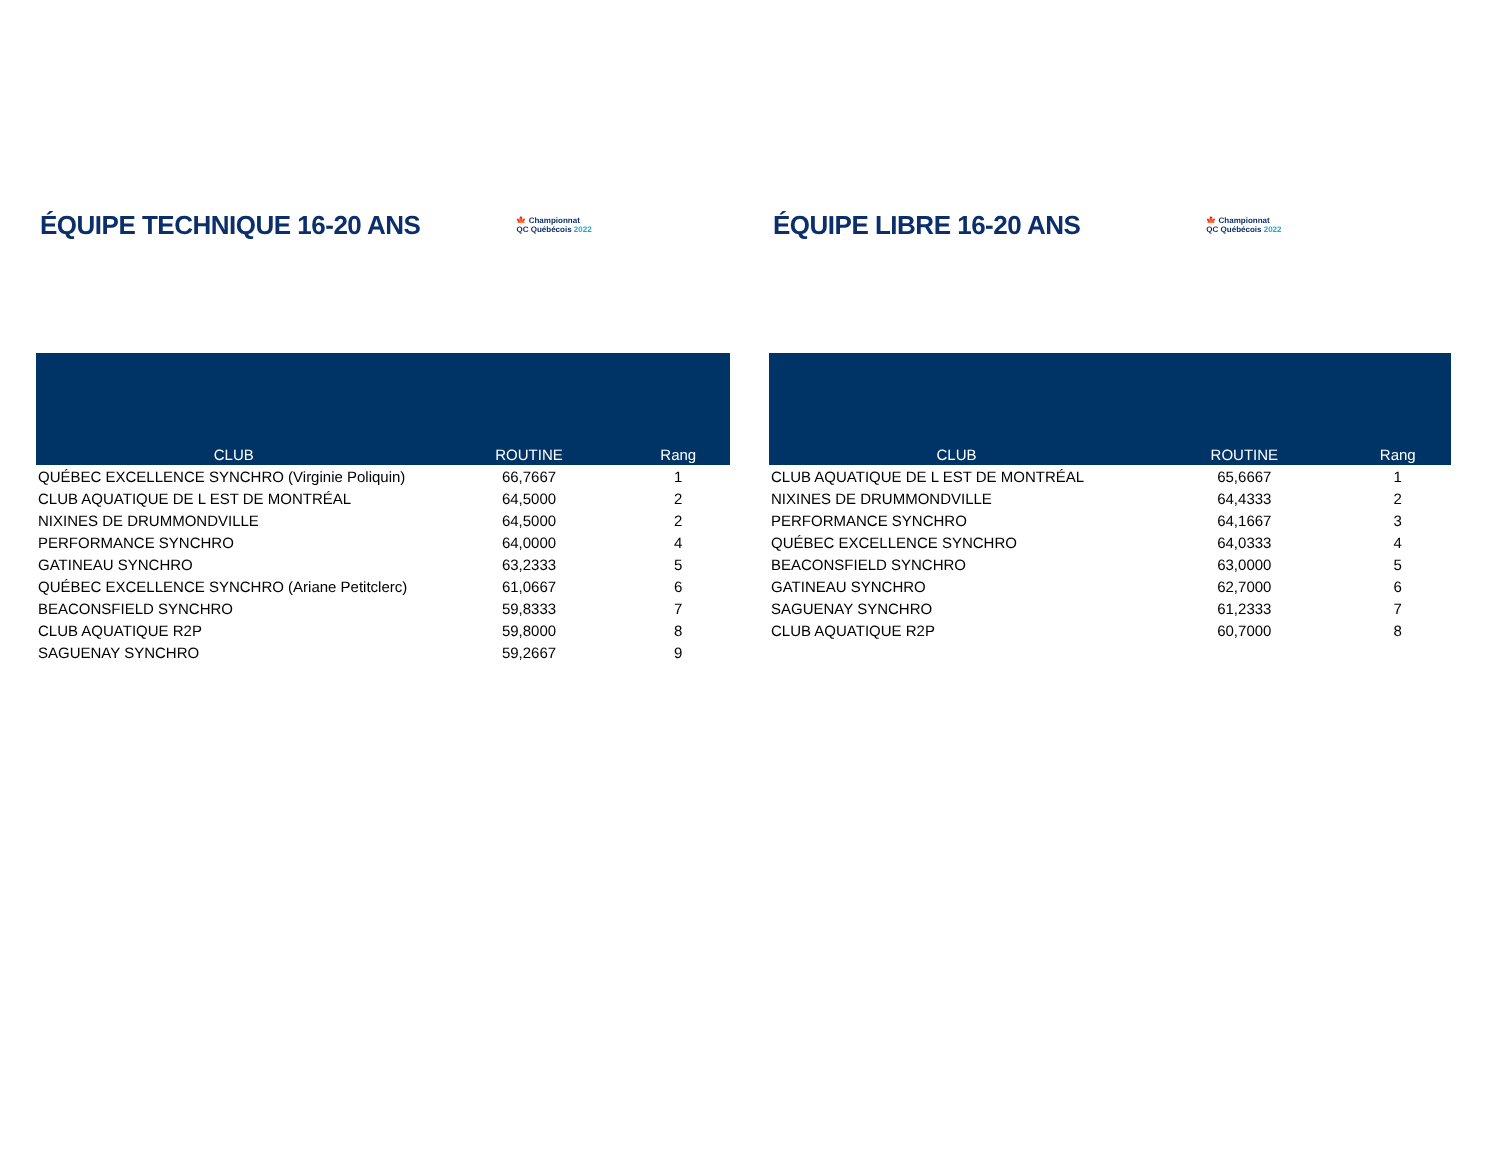ÉQUIPE TECHNIQUE 16-20 ANS
🍁 Championnat
QC Québécois 2022
| CLUB | ROUTINE | Rang |
| --- | --- | --- |
| QUÉBEC EXCELLENCE SYNCHRO (Virginie Poliquin) | 66,7667 | 1 |
| CLUB AQUATIQUE DE L EST DE MONTRÉAL | 64,5000 | 2 |
| NIXINES DE DRUMMONDVILLE | 64,5000 | 2 |
| PERFORMANCE SYNCHRO | 64,0000 | 4 |
| GATINEAU SYNCHRO | 63,2333 | 5 |
| QUÉBEC EXCELLENCE SYNCHRO (Ariane Petitclerc) | 61,0667 | 6 |
| BEACONSFIELD SYNCHRO | 59,8333 | 7 |
| CLUB AQUATIQUE R2P | 59,8000 | 8 |
| SAGUENAY SYNCHRO | 59,2667 | 9 |
ÉQUIPE LIBRE 16-20 ANS
🍁 Championnat
QC Québécois 2022
| CLUB | ROUTINE | Rang |
| --- | --- | --- |
| CLUB AQUATIQUE DE L EST DE MONTRÉAL | 65,6667 | 1 |
| NIXINES DE DRUMMONDVILLE | 64,4333 | 2 |
| PERFORMANCE SYNCHRO | 64,1667 | 3 |
| QUÉBEC EXCELLENCE SYNCHRO | 64,0333 | 4 |
| BEACONSFIELD SYNCHRO | 63,0000 | 5 |
| GATINEAU SYNCHRO | 62,7000 | 6 |
| SAGUENAY SYNCHRO | 61,2333 | 7 |
| CLUB AQUATIQUE R2P | 60,7000 | 8 |